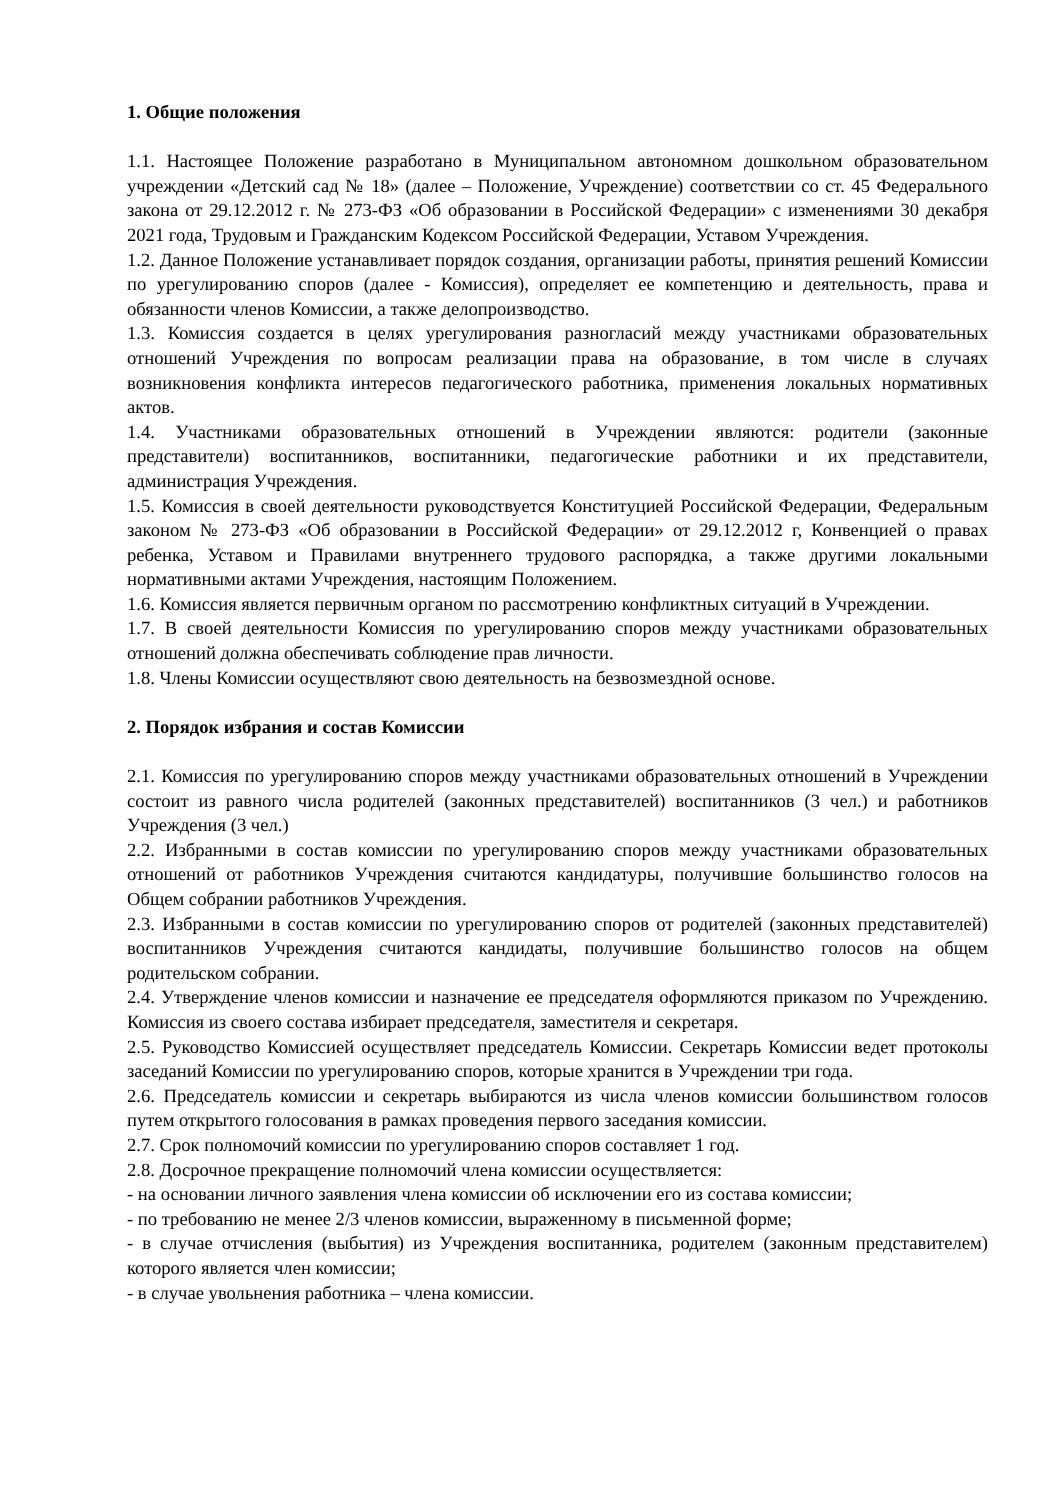1. Общие положения
1.1. Настоящее Положение разработано в Муниципальном автономном дошкольном образовательном учреждении «Детский сад № 18» (далее – Положение, Учреждение) соответствии со ст. 45 Федерального закона от 29.12.2012 г. № 273-ФЗ «Об образовании в Российской Федерации» с изменениями 30 декабря 2021 года, Трудовым и Гражданским Кодексом Российской Федерации, Уставом Учреждения.
1.2. Данное Положение устанавливает порядок создания, организации работы, принятия решений Комиссии по урегулированию споров (далее - Комиссия), определяет ее компетенцию и деятельность, права и обязанности членов Комиссии, а также делопроизводство.
1.3. Комиссия создается в целях урегулирования разногласий между участниками образовательных отношений Учреждения по вопросам реализации права на образование, в том числе в случаях возникновения конфликта интересов педагогического работника, применения локальных нормативных актов.
1.4. Участниками образовательных отношений в Учреждении являются: родители (законные представители) воспитанников, воспитанники, педагогические работники и их представители, администрация Учреждения.
1.5. Комиссия в своей деятельности руководствуется Конституцией Российской Федерации, Федеральным законом № 273-ФЗ «Об образовании в Российской Федерации» от 29.12.2012 г, Конвенцией о правах ребенка, Уставом и Правилами внутреннего трудового распорядка, а также другими локальными нормативными актами Учреждения, настоящим Положением.
1.6. Комиссия является первичным органом по рассмотрению конфликтных ситуаций в Учреждении.
1.7. В своей деятельности Комиссия по урегулированию споров между участниками образовательных отношений должна обеспечивать соблюдение прав личности.
1.8. Члены Комиссии осуществляют свою деятельность на безвозмездной основе.
2. Порядок избрания и состав Комиссии
2.1. Комиссия по урегулированию споров между участниками образовательных отношений в Учреждении состоит из равного числа родителей (законных представителей) воспитанников (3 чел.) и работников Учреждения (3 чел.)
2.2. Избранными в состав комиссии по урегулированию споров между участниками образовательных отношений от работников Учреждения считаются кандидатуры, получившие большинство голосов на Общем собрании работников Учреждения.
2.3. Избранными в состав комиссии по урегулированию споров от родителей (законных представителей) воспитанников Учреждения считаются кандидаты, получившие большинство голосов на общем родительском собрании.
2.4. Утверждение членов комиссии и назначение ее председателя оформляются приказом по Учреждению. Комиссия из своего состава избирает председателя, заместителя и секретаря.
2.5. Руководство Комиссией осуществляет председатель Комиссии. Секретарь Комиссии ведет протоколы заседаний Комиссии по урегулированию споров, которые хранится в Учреждении три года.
2.6. Председатель комиссии и секретарь выбираются из числа членов комиссии большинством голосов путем открытого голосования в рамках проведения первого заседания комиссии.
2.7. Срок полномочий комиссии по урегулированию споров составляет 1 год.
2.8. Досрочное прекращение полномочий члена комиссии осуществляется:
- на основании личного заявления члена комиссии об исключении его из состава комиссии;
- по требованию не менее 2/3 членов комиссии, выраженному в письменной форме;
- в случае отчисления (выбытия) из Учреждения воспитанника, родителем (законным представителем) которого является член комиссии;
- в случае увольнения работника – члена комиссии.